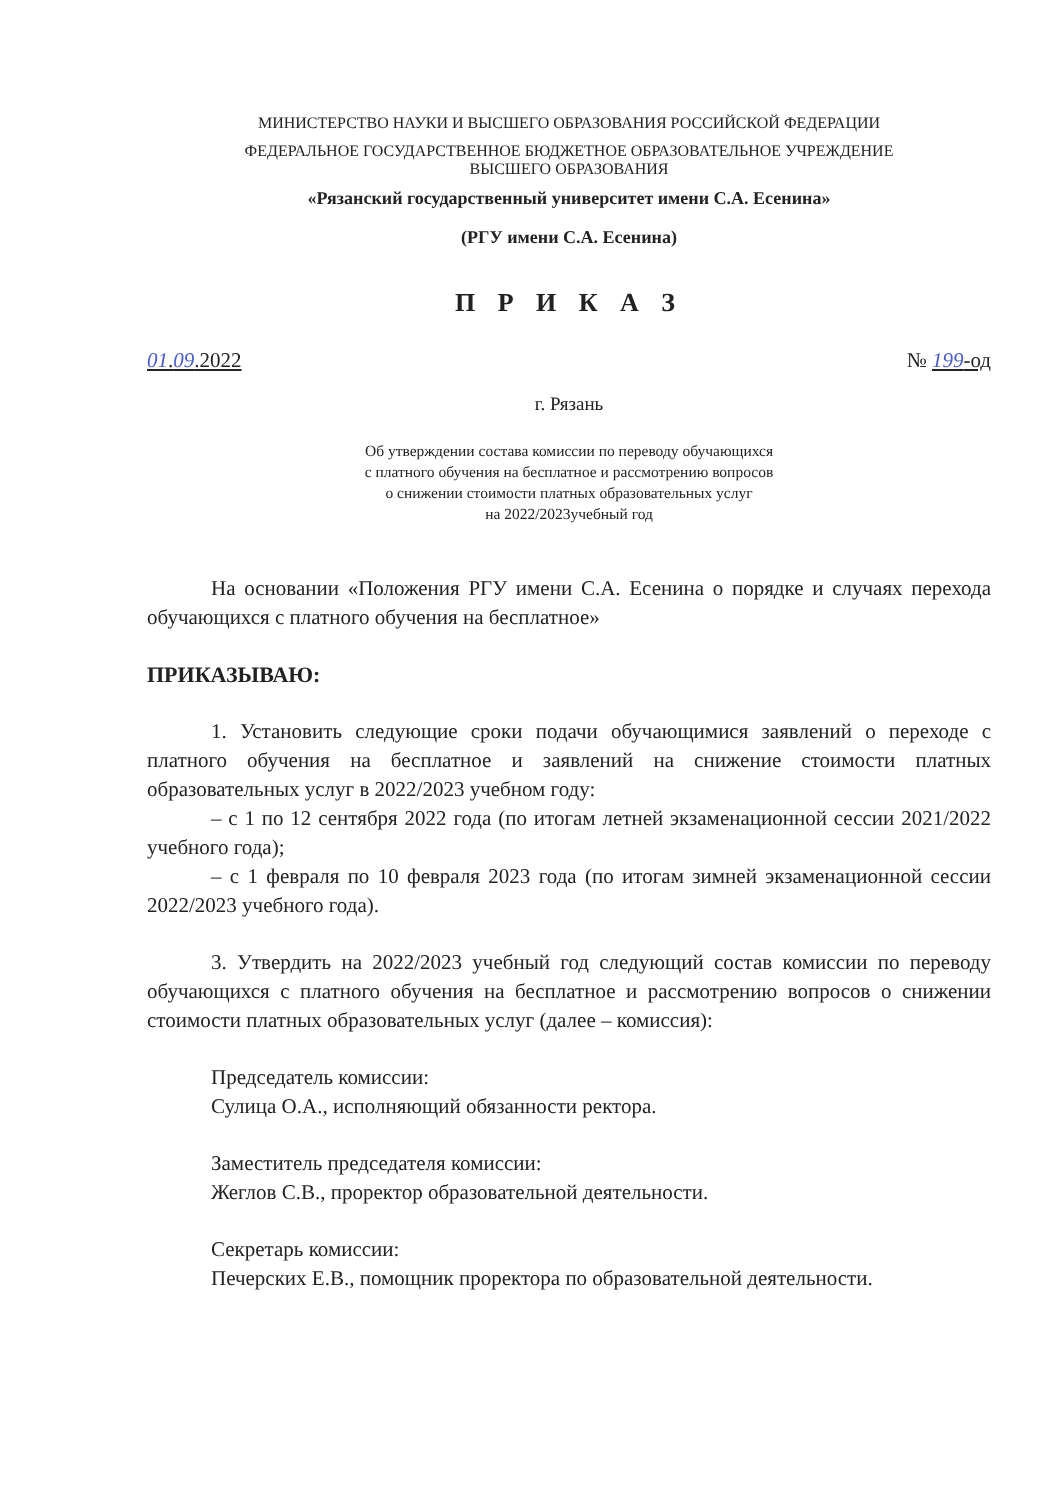МИНИСТЕРСТВО НАУКИ И ВЫСШЕГО ОБРАЗОВАНИЯ РОССИЙСКОЙ ФЕДЕРАЦИИ
ФЕДЕРАЛЬНОЕ ГОСУДАРСТВЕННОЕ БЮДЖЕТНОЕ ОБРАЗОВАТЕЛЬНОЕ УЧРЕЖДЕНИЕ
ВЫСШЕГО ОБРАЗОВАНИЯ
«Рязанский государственный университет имени С.А. Есенина»
(РГУ имени С.А. Есенина)
П Р И К А З
01.09.2022 № 199-од
г. Рязань
Об утверждении состава комиссии по переводу обучающихся
с платного обучения на бесплатное и рассмотрению вопросов
о снижении стоимости платных образовательных услуг
на 2022/2023учебный год
На основании «Положения РГУ имени С.А. Есенина о порядке и случаях перехода обучающихся с платного обучения на бесплатное»
ПРИКАЗЫВАЮ:
1. Установить следующие сроки подачи обучающимися заявлений о переходе с платного обучения на бесплатное и заявлений на снижение стоимости платных образовательных услуг в 2022/2023 учебном году:
– с 1 по 12 сентября 2022 года (по итогам летней экзаменационной сессии 2021/2022 учебного года);
– с 1 февраля по 10 февраля 2023 года (по итогам зимней экзаменационной сессии 2022/2023 учебного года).
3. Утвердить на 2022/2023 учебный год следующий состав комиссии по переводу обучающихся с платного обучения на бесплатное и рассмотрению вопросов о снижении стоимости платных образовательных услуг (далее – комиссия):
Председатель комиссии:
Сулица О.А., исполняющий обязанности ректора.
Заместитель председателя комиссии:
Жеглов С.В., проректор образовательной деятельности.
Секретарь комиссии:
Печерских Е.В., помощник проректора по образовательной деятельности.